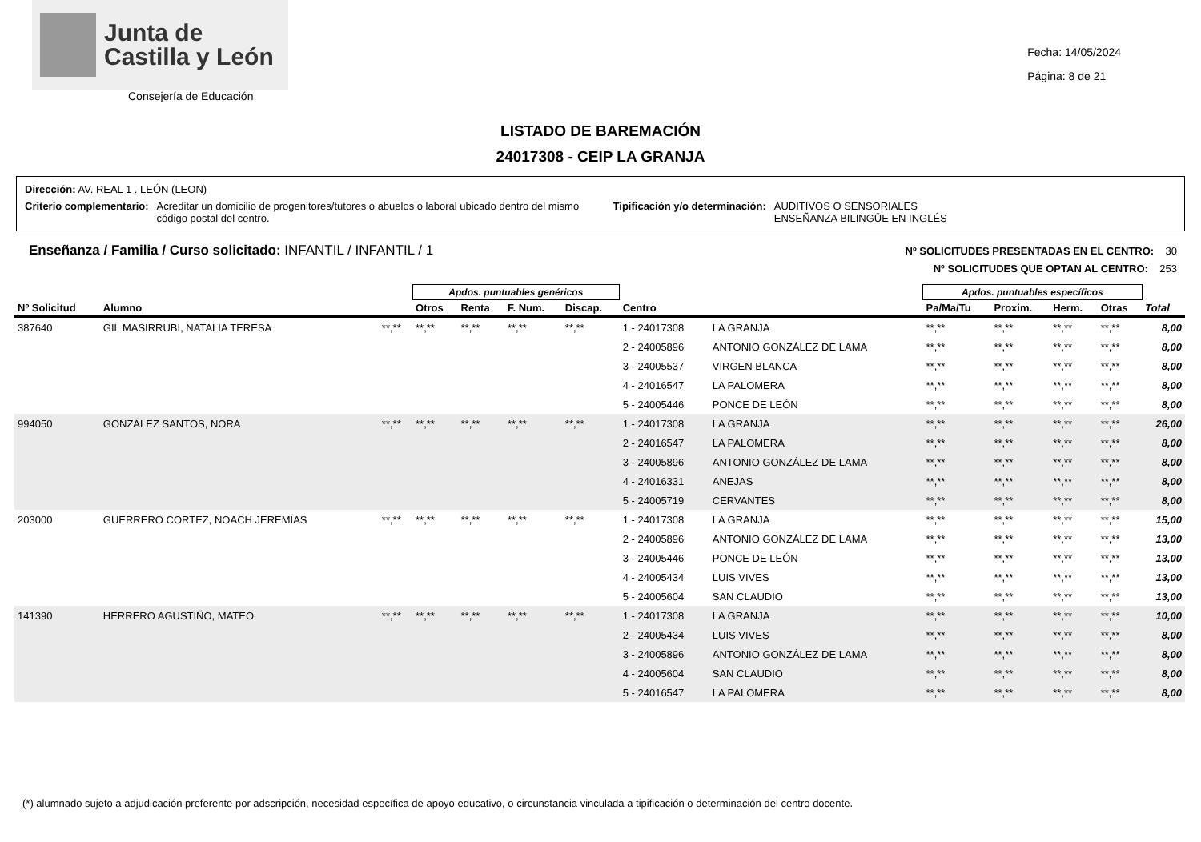Junta de
Castilla y León
Consejería de Educación
Fecha: 14/05/2024
Página: 8 de 21
LISTADO DE BAREMACIÓN
24017308 - CEIP LA GRANJA
Dirección: AV. REAL 1 . LEÓN (LEON)
Criterio complementario: Acreditar un domicilio de progenitores/tutores o abuelos o laboral ubicado dentro del mismo código postal del centro. Tipificación y/o determinación: AUDITIVOS O SENSORIALES
ENSEÑANZA BILINGÜE EN INGLÉS
Enseñanza / Familia / Curso solicitado: INFANTIL / INFANTIL / 1
Nº SOLICITUDES PRESENTADAS EN EL CENTRO: 30
Nº SOLICITUDES QUE OPTAN AL CENTRO: 253
| | | | Apdos. puntuables genéricos | | | | | | Apdos. puntuables específicos | | | | |
| --- | --- | --- | --- | --- | --- | --- | --- | --- | --- | --- | --- | --- | --- |
| Nº Solicitud | Alumno | | Otros | Renta | F. Num. | Discap. | Centro | | Pa/Ma/Tu | Proxim. | Herm. | Otras | Total |
| 387640 | GIL MASIRRUBI, NATALIA TERESA | **,** | **,** | **,** | **,** | **,** | 1 - 24017308 | LA GRANJA | **,** | **,** | **,** | **,** | 8,00 |
| | | | | | | | 2 - 24005896 | ANTONIO GONZÁLEZ DE LAMA | **,** | **,** | **,** | **,** | 8,00 |
| | | | | | | | 3 - 24005537 | VIRGEN BLANCA | **,** | **,** | **,** | **,** | 8,00 |
| | | | | | | | 4 - 24016547 | LA PALOMERA | **,** | **,** | **,** | **,** | 8,00 |
| | | | | | | | 5 - 24005446 | PONCE DE LEÓN | **,** | **,** | **,** | **,** | 8,00 |
| 994050 | GONZÁLEZ SANTOS, NORA | **,** | **,** | **,** | **,** | **,** | 1 - 24017308 | LA GRANJA | **,** | **,** | **,** | **,** | 26,00 |
| | | | | | | | 2 - 24016547 | LA PALOMERA | **,** | **,** | **,** | **,** | 8,00 |
| | | | | | | | 3 - 24005896 | ANTONIO GONZÁLEZ DE LAMA | **,** | **,** | **,** | **,** | 8,00 |
| | | | | | | | 4 - 24016331 | ANEJAS | **,** | **,** | **,** | **,** | 8,00 |
| | | | | | | | 5 - 24005719 | CERVANTES | **,** | **,** | **,** | **,** | 8,00 |
| 203000 | GUERRERO CORTEZ, NOACH JEREMÍAS | **,** | **,** | **,** | **,** | **,** | 1 - 24017308 | LA GRANJA | **,** | **,** | **,** | **,** | 15,00 |
| | | | | | | | 2 - 24005896 | ANTONIO GONZÁLEZ DE LAMA | **,** | **,** | **,** | **,** | 13,00 |
| | | | | | | | 3 - 24005446 | PONCE DE LEÓN | **,** | **,** | **,** | **,** | 13,00 |
| | | | | | | | 4 - 24005434 | LUIS VIVES | **,** | **,** | **,** | **,** | 13,00 |
| | | | | | | | 5 - 24005604 | SAN CLAUDIO | **,** | **,** | **,** | **,** | 13,00 |
| 141390 | HERRERO AGUSTIÑO, MATEO | **,** | **,** | **,** | **,** | **,** | 1 - 24017308 | LA GRANJA | **,** | **,** | **,** | **,** | 10,00 |
| | | | | | | | 2 - 24005434 | LUIS VIVES | **,** | **,** | **,** | **,** | 8,00 |
| | | | | | | | 3 - 24005896 | ANTONIO GONZÁLEZ DE LAMA | **,** | **,** | **,** | **,** | 8,00 |
| | | | | | | | 4 - 24005604 | SAN CLAUDIO | **,** | **,** | **,** | **,** | 8,00 |
| | | | | | | | 5 - 24016547 | LA PALOMERA | **,** | **,** | **,** | **,** | 8,00 |
(*) alumnado sujeto a adjudicación preferente por adscripción, necesidad específica de apoyo educativo, o circunstancia vinculada a tipificación o determinación del centro docente.